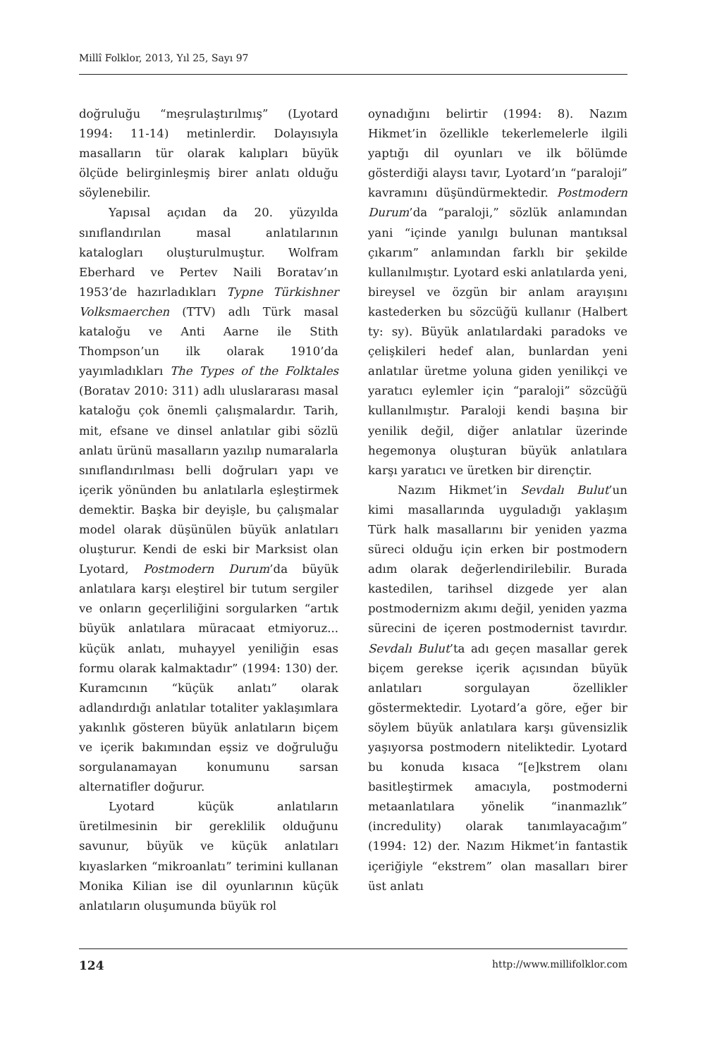Millî Folklor, 2013, Yıl 25, Sayı 97
doğruluğu “meşrulaştırılmış” (Lyotard 1994: 11-14) metinlerdir. Dolayısıyla masalların tür olarak kalıpları büyük ölçüde belirginleşmiş birer anlatı olduğu söylenebilir.
Yapısal açıdan da 20. yüzyılda sınıflandırılan masal anlatılarının katalogları oluşturulmuştur. Wolfram Eberhard ve Pertev Naili Boratav’ın 1953’de hazırladıkları Typne Türkishner Volksmaerchen (TTV) adlı Türk masal kataloğu ve Anti Aarne ile Stith Thompson’un ilk olarak 1910’da yayımladıkları The Types of the Folktales (Boratav 2010: 311) adlı uluslararası masal kataloğu çok önemli çalışmalardır. Tarih, mit, efsane ve dinsel anlatılar gibi sözlü anlatı ürünü masalların yazılıp numaralarla sınıflandırılması belli doğruları yapı ve içerik yönünden bu anlatılarla eşleştirmek demektir. Başka bir deyişle, bu çalışmalar model olarak düşünülen büyük anlatıları oluşturur. Kendi de eski bir Marksist olan Lyotard, Postmodern Durum’da büyük anlatılara karşı eleştirel bir tutum sergiler ve onların geçerliliğini sorgularken “artık büyük anlatılara müracaat etmiyoruz... küçük anlatı, muhayyel yeniliğin esas formu olarak kalmaktadır” (1994: 130) der. Kuramcının “küçük anlatı” olarak adlandırdığı anlatılar totaliter yaklaşımlara yakınlık gösteren büyük anlatıların biçem ve içerik bakımından eşsiz ve doğruluğu sorgulanamayan konumunu sarsan alternatifler doğurur.
Lyotard küçük anlatıların üretilmesinin bir gereklilik olduğunu savunur, büyük ve küçük anlatıları kıyaslarken “mikroanlatı” terimini kullanan Monika Kilian ise dil oyunlarının küçük anlatıların oluşumunda büyük rol
oynadığını belirtir (1994: 8). Nazım Hikmet’in özellikle tekerlemelerle ilgili yaptığı dil oyunları ve ilk bölümde gösterdiği alaysı tavır, Lyotard’ın “paraloji” kavramını düşündürmektedir. Postmodern Durum’da “paraloji,” sözlük anlamından yani “içinde yanılgı bulunan mantıksal çıkarım” anlamından farklı bir şekilde kullanılmıştır. Lyotard eski anlatılarda yeni, bireysel ve özgün bir anlam arayışını kastederken bu sözcüğü kullanır (Halbert ty: sy). Büyük anlatılardaki paradoks ve çelişkileri hedef alan, bunlardan yeni anlatılar üretme yoluna giden yenilikçi ve yaratıcı eylemler için “paraloji” sözcüğü kullanılmıştır. Paraloji kendi başına bir yenilik değil, diğer anlatılar üzerinde hegemonya oluşturan büyük anlatılara karşı yaratıcı ve üretken bir dirençtir.
Nazım Hikmet’in Sevdalı Bulut’un kimi masallarında uyguladığı yaklaşım Türk halk masallarını bir yeniden yazma süreci olduğu için erken bir postmodern adım olarak değerlendirilebilir. Burada kastedilen, tarihsel dizgede yer alan postmodernizm akımı değil, yeniden yazma sürecini de içeren postmodernist tavırdır. Sevdalı Bulut’ta adı geçen masallar gerek biçem gerekse içerik açısından büyük anlatıları sorgulayan özellikler göstermektedir. Lyotard’a göre, eğer bir söylem büyük anlatılara karşı güvensizlik yaşıyorsa postmodern niteliktedir. Lyotard bu konuda kısaca “[e]kstrem olanı basitleştirmek amacıyla, postmoderni metaanlatılara yönelik “inanmazlık” (incredulity) olarak tanımlayacağım” (1994: 12) der. Nazım Hikmet’in fantastik içeriğiyle “ekstrem” olan masalları birer üst anlatı
124 http://www.millifolklor.com